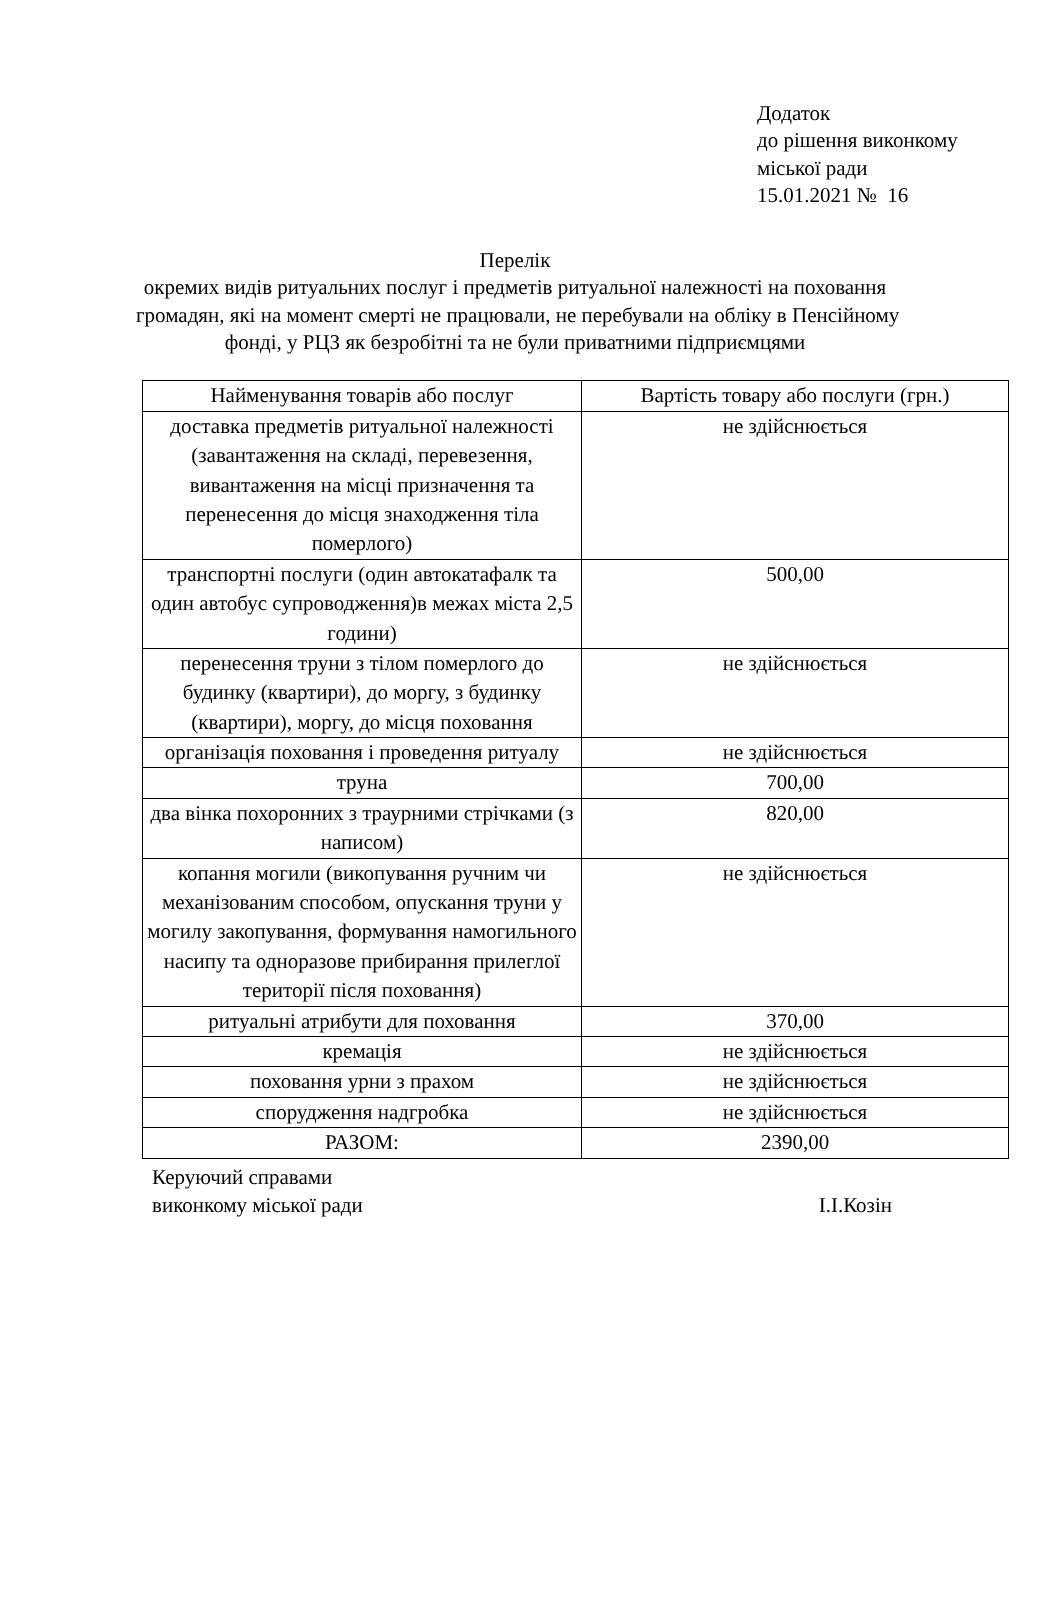Додаток
до рішення виконкому
міської ради
15.01.2021 № 16
Перелік
окремих видів ритуальних послуг і предметів ритуальної належності на поховання громадян, які на момент смерті не працювали, не перебували на обліку в Пенсійному фонді, у РЦЗ як безробітні та не були приватними підприємцями
| Найменування товарів або послуг | Вартість товару або послуги (грн.) |
| --- | --- |
| доставка предметів ритуальної належності (завантаження на складі, перевезення, вивантаження на місці призначення та перенесення до місця знаходження тіла померлого) | не здійснюється |
| транспортні послуги (один автокатафалк та один автобус супроводження)в межах міста 2,5 години) | 500,00 |
| перенесення труни з тілом померлого до будинку (квартири), до моргу, з будинку (квартири), моргу, до місця поховання | не здійснюється |
| організація поховання і проведення ритуалу | не здійснюється |
| труна | 700,00 |
| два вінка похоронних з траурними стрічками (з написом) | 820,00 |
| копання могили (викопування ручним чи механізованим способом, опускання труни у могилу закопування, формування намогильного насипу та одноразове прибирання прилеглої території після поховання) | не здійснюється |
| ритуальні атрибути для поховання | 370,00 |
| кремація | не здійснюється |
| поховання урни з прахом | не здійснюється |
| спорудження надгробка | не здійснюється |
| РАЗОМ: | 2390,00 |
Керуючий справами
виконкому міської ради
І.І.Козін